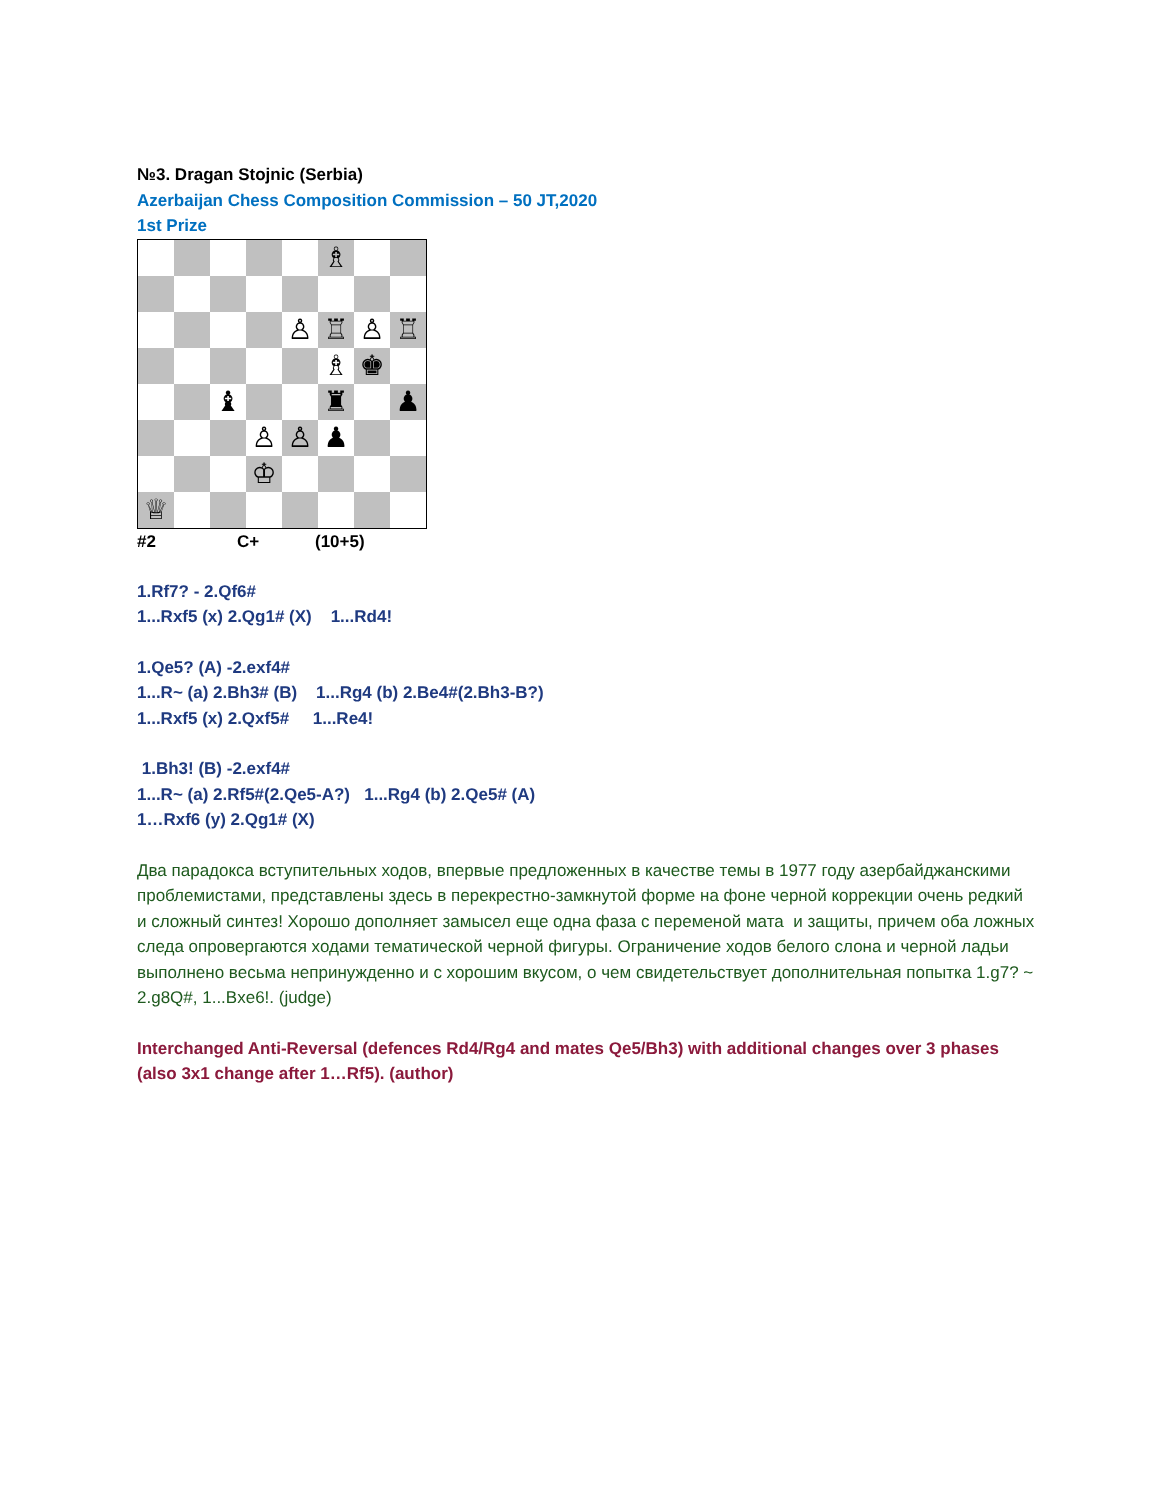№3. Dragan Stojnic (Serbia)
Azerbaijan Chess Composition Commission – 50 JT,2020
1st Prize
| | | | | | ♗ | | |
| | | | | ♙ | ♖ | ♙ | ♖ |
| | | | | | ♗ | ♚ | |
| | | ♝ | | | ♜ | | ♟ |
| | | | ♙ | ♙ | ♟ | | |
| | | | ♔ | | | | |
| ♕ | | | | | | | |
#2 C+ (10+5)
1.Rf7? - 2.Qf6#
1...Rxf5 (x) 2.Qg1# (X) 1...Rd4!
1.Qe5? (A) -2.exf4#
1...R~ (a) 2.Bh3# (B) 1...Rg4 (b) 2.Be4#(2.Bh3-B?)
1...Rxf5 (x) 2.Qxf5# 1...Re4!
1.Bh3! (B) -2.exf4#
1...R~ (a) 2.Rf5#(2.Qe5-A?) 1...Rg4 (b) 2.Qe5# (A)
1…Rxf6 (y) 2.Qg1# (X)
Два парадокса вступительных ходов, впервые предложенных в качестве темы в 1977 году азербайджанскими проблемистами, представлены здесь в перекрестно-замкнутой форме на фоне черной коррекции очень редкий и сложный синтез! Хорошо дополняет замысел еще одна фаза с переменой мата и защиты, причем оба ложных следа опровергаются ходами тематической черной фигуры. Ограничение ходов белого слона и черной ладьи выполнено весьма непринужденно и с хорошим вкусом, о чем свидетельствует дополнительная попытка 1.g7? ~ 2.g8Q#, 1...Bxe6!. (judge)
Interchanged Anti-Reversal (defences Rd4/Rg4 and mates Qe5/Bh3) with additional changes over 3 phases (also 3x1 change after 1…Rf5). (author)